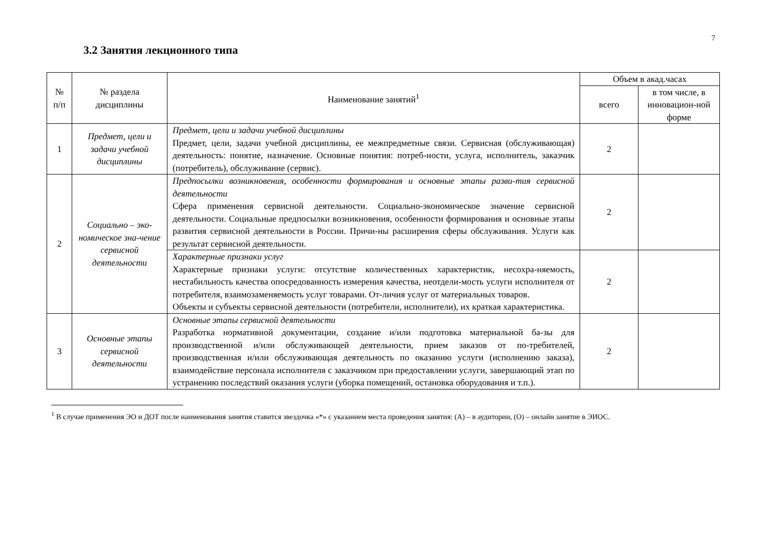7
3.2 Занятия лекционного типа
| № п/п | № раздела дисциплины | Наименование занятий<sup>1</sup> | Объем в акад.часах | |
| --- | --- | --- | --- | --- |
| | | | всего | в том числе, в инновацион-ной форме |
| 1 | Предмет, цели и задачи учебной дисциплины | Предмет, цели и задачи учебной дисциплины Предмет, цели, задачи учебной дисциплины, ее межпредметные связи. Сервисная (обслуживающая) деятельность: понятие, назначение. Основные понятия: потреб-ности, услуга, исполнитель, заказчик (потребитель), обслуживание (сервис). | 2 | |
| 2 | Социально – эко-номическое зна-чение сервисной деятельности | Предпосылки возникновения, особенности формирования и основные этапы разви-тия сервисной деятельности Сфера применения сервисной деятельности. Социально-экономическое значение сервисной деятельности. Социальные предпосылки возникновения, особенности формирования и основные этапы развития сервисной деятельности в России. Причи-ны расширения сферы обслуживания. Услуги как результат сервисной деятельности. | 2 | |
| | | Характерные признаки услуг Характерные признаки услуги: отсутствие количественных характеристик, несохра-няемость, нестабильность качества опосредованность измерения качества, неотдели-мость услуги исполнителя от потребителя, взаимозаменяемость услуг товарами. От-личия услуг от материальных товаров. Объекты и субъекты сервисной деятельности (потребители, исполнители), их краткая характеристика. | 2 | |
| 3 | Основные этапы сервисной деятельности | Основные этапы сервисной деятельности Разработка нормативной документации, создание и/или подготовка материальной ба-зы для производственной и/или обслуживающей деятельности, прием заказов от по-требителей, производственная и/или обслуживающая деятельность по оказанию услуги (исполнению заказа), взаимодействие персонала исполнителя с заказчиком при предоставлении услуги, завершающий этап по устранению последствий оказания услуги (уборка помещений, остановка оборудования и т.п.). | 2 | |
<sup>1</sup> В случае применения ЭО и ДОТ после наименования занятия ставится звездочка «*» с указанием места проведения занятия: (А) – в аудитории, (О) – онлайн занятие в ЭИОС.